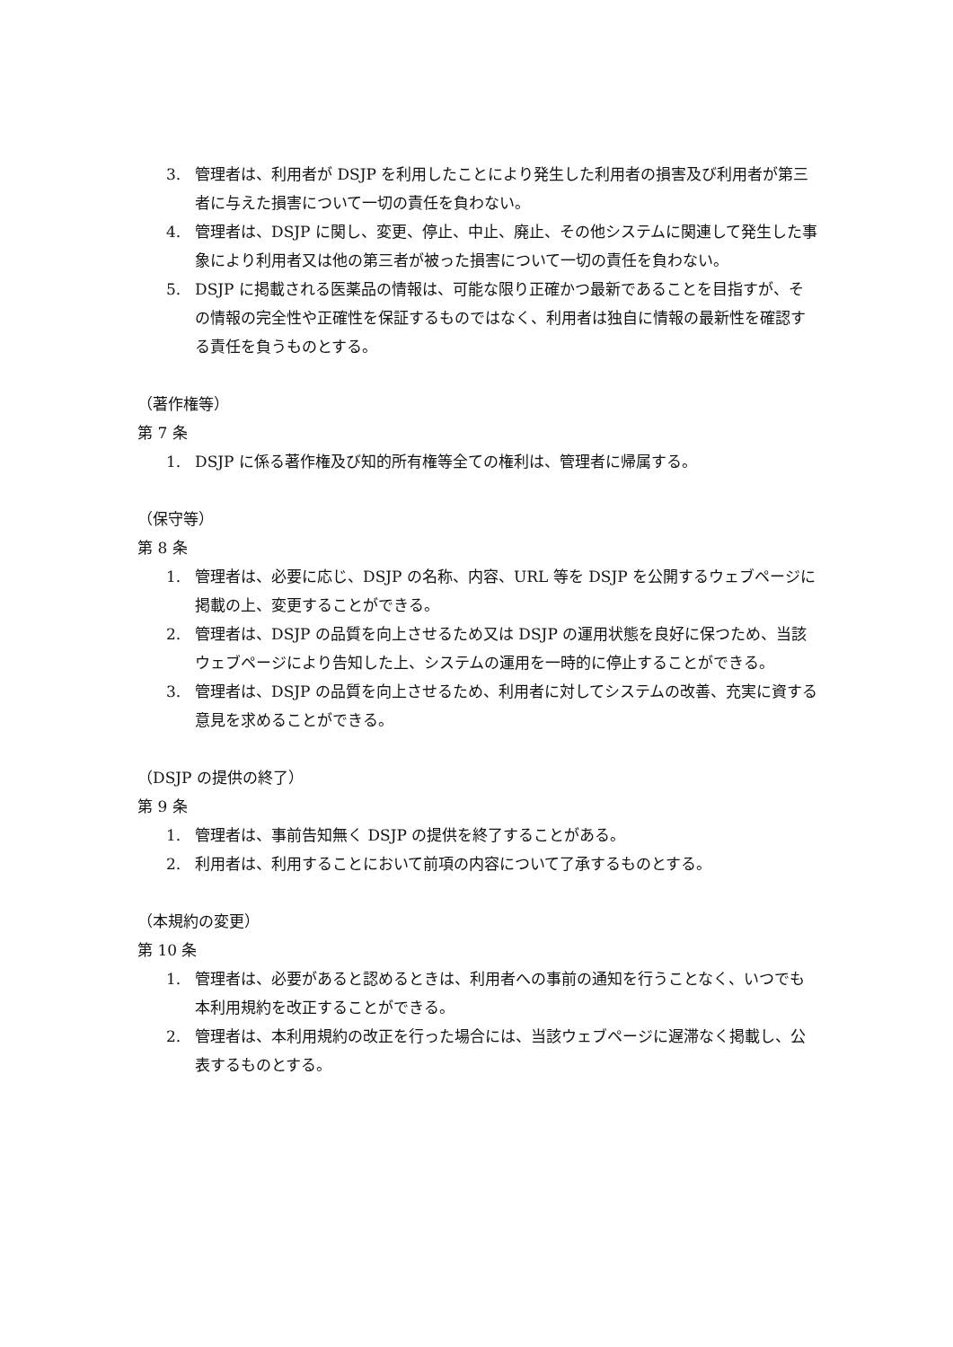3. 管理者は、利用者が DSJP を利用したことにより発生した利用者の損害及び利用者が第三者に与えた損害について一切の責任を負わない。
4. 管理者は、DSJP に関し、変更、停止、中止、廃止、その他システムに関連して発生した事象により利用者又は他の第三者が被った損害について一切の責任を負わない。
5. DSJP に掲載される医薬品の情報は、可能な限り正確かつ最新であることを目指すが、その情報の完全性や正確性を保証するものではなく、利用者は独自に情報の最新性を確認する責任を負うものとする。
（著作権等）
第 7 条
1. DSJP に係る著作権及び知的所有権等全ての権利は、管理者に帰属する。
（保守等）
第 8 条
1. 管理者は、必要に応じ、DSJP の名称、内容、URL 等を DSJP を公開するウェブページに掲載の上、変更することができる。
2. 管理者は、DSJP の品質を向上させるため又は DSJP の運用状態を良好に保つため、当該ウェブページにより告知した上、システムの運用を一時的に停止することができる。
3. 管理者は、DSJP の品質を向上させるため、利用者に対してシステムの改善、充実に資する意見を求めることができる。
（DSJP の提供の終了）
第 9 条
1. 管理者は、事前告知無く DSJP の提供を終了することがある。
2. 利用者は、利用することにおいて前項の内容について了承するものとする。
（本規約の変更）
第 10 条
1. 管理者は、必要があると認めるときは、利用者への事前の通知を行うことなく、いつでも本利用規約を改正することができる。
2. 管理者は、本利用規約の改正を行った場合には、当該ウェブページに遅滞なく掲載し、公表するものとする。